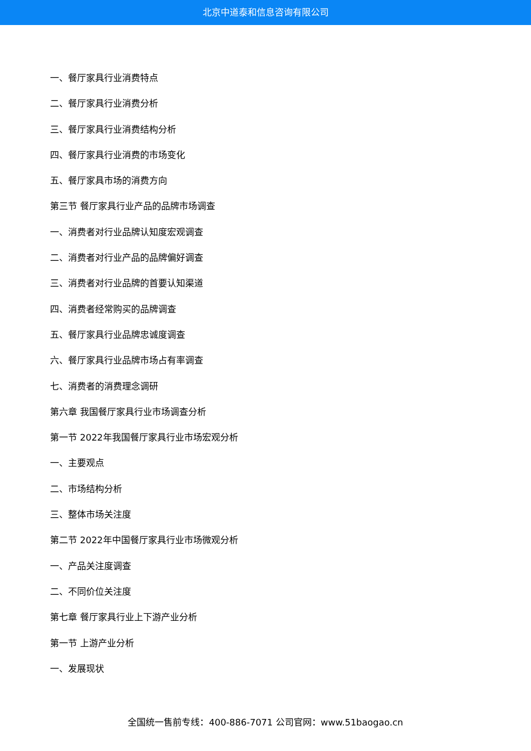北京中道泰和信息咨询有限公司
一、餐厅家具行业消费特点
二、餐厅家具行业消费分析
三、餐厅家具行业消费结构分析
四、餐厅家具行业消费的市场变化
五、餐厅家具市场的消费方向
第三节 餐厅家具行业产品的品牌市场调查
一、消费者对行业品牌认知度宏观调查
二、消费者对行业产品的品牌偏好调查
三、消费者对行业品牌的首要认知渠道
四、消费者经常购买的品牌调查
五、餐厅家具行业品牌忠诚度调查
六、餐厅家具行业品牌市场占有率调查
七、消费者的消费理念调研
第六章 我国餐厅家具行业市场调查分析
第一节 2022年我国餐厅家具行业市场宏观分析
一、主要观点
二、市场结构分析
三、整体市场关注度
第二节 2022年中国餐厅家具行业市场微观分析
一、产品关注度调查
二、不同价位关注度
第七章 餐厅家具行业上下游产业分析
第一节 上游产业分析
一、发展现状
全国统一售前专线：400-886-7071 公司官网：www.51baogao.cn